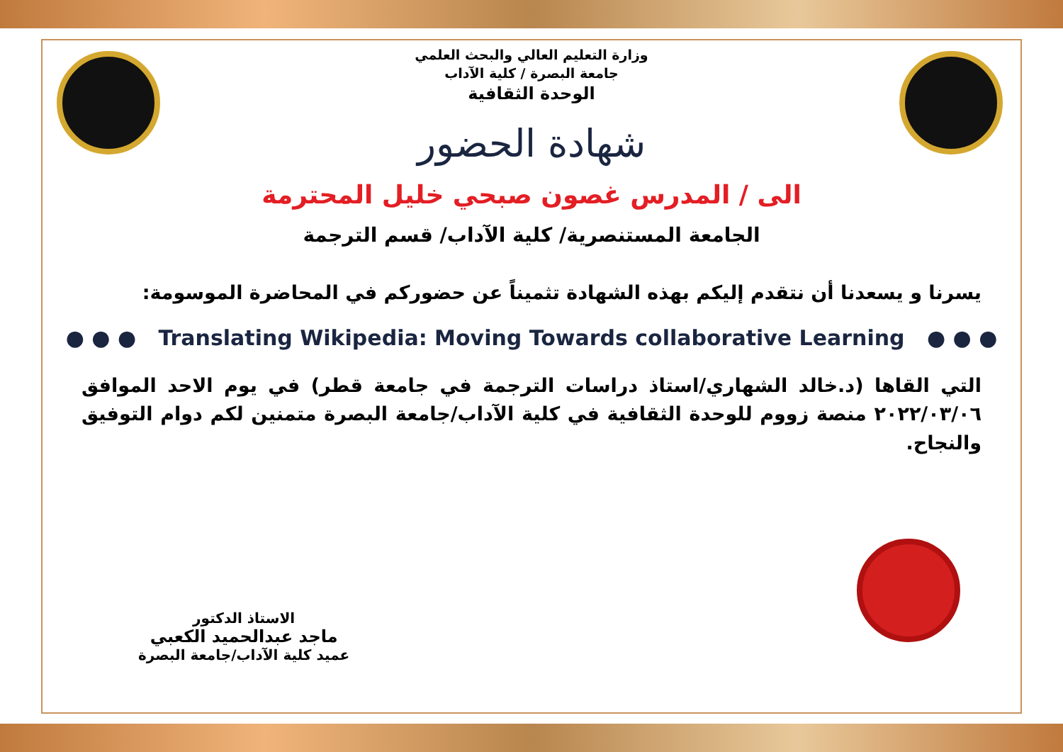وزارة التعليم العالي والبحث العلمي
جامعة البصرة / كلية الآداب
الوحدة الثقافية
شهادة الحضور
الى / المدرس غصون صبحي خليل المحترمة
الجامعة المستنصرية/ كلية الآداب/ قسم الترجمة
يسرنا و يسعدنا أن نتقدم إليكم بهذه الشهادة تثميناً عن حضوركم في المحاضرة الموسومة:
● ● ● Translating Wikipedia: Moving Towards collaborative Learning ● ● ●
التي القاها (د.خالد الشهاري/استاذ دراسات الترجمة في جامعة قطر) في يوم الاحد الموافق ٢٠٢٢/٠٣/٠٦ منصة زووم للوحدة الثقافية في كلية الآداب/جامعة البصرة متمنين لكم دوام التوفيق والنجاح.
الاستاذ الدكتور
ماجد عبدالحميد الكعبي
عميد كلية الآداب/جامعة البصرة